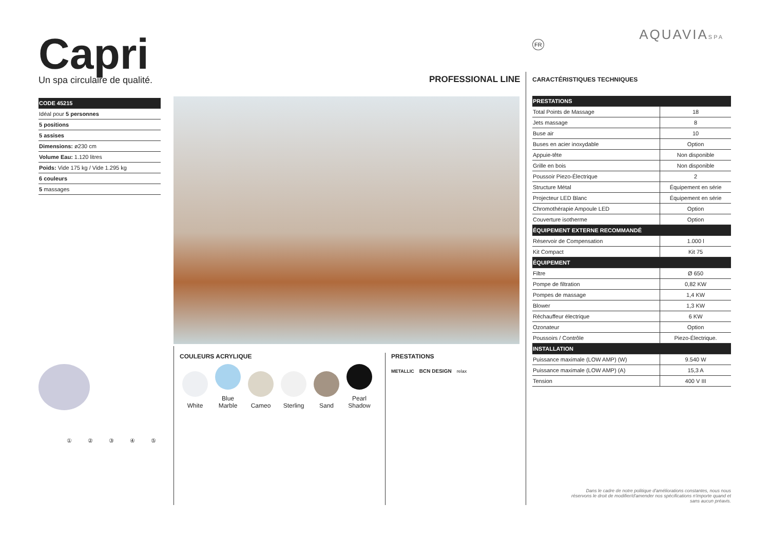Capri
Un spa circulaire de qualité.
| CODE 45215 |
| Idéal pour 5 personnes |
| 5 positions |
| 5 assises |
| Dimensions: ø230 cm |
| Volume Eau: 1.120 litres |
| Poids: Vide 175 kg / Vide 1.295 kg |
| 6 couleurs |
| 5 massages |
PROFESSIONAL LINE
AQUAVIASPA FR
① ② ③ ④ ⑤
COULEURS ACRYLIQUE
White Blue Marble Cameo Sterling Sand Pearl Shadow
PRESTATIONS
METALLIC BCN DESIGN relax
CARACTÉRISTIQUES TECHNIQUES
| PRESTATIONS | |
| Total Points de Massage | 18 |
| Jets massage | 8 |
| Buse air | 10 |
| Buses en acier inoxydable | Option |
| Appuie-tête | Non disponible |
| Grille en bois | Non disponible |
| Poussoir Piezo-Électrique | 2 |
| Structure Métal | Équipement en série |
| Projecteur LED Blanc | Équipement en série |
| Chromothérapie Ampoule LED | Option |
| Couverture isotherme | Option |
| ÉQUIPEMENT EXTERNE RECOMMANDÉ | |
| Réservoir de Compensation | 1.000 l |
| Kit Compact | Kit 75 |
| ÉQUIPEMENT | |
| Filtre | Ø 650 |
| Pompe de filtration | 0,82 KW |
| Pompes de massage | 1,4 KW |
| Blower | 1,3 KW |
| Réchauffeur électrique | 6 KW |
| Ozonateur | Option |
| Poussoirs / Contrôle | Piezo-Électrique. |
| INSTALLATION | |
| Puissance maximale (LOW AMP) (W) | 9.540 W |
| Puissance maximale (LOW AMP) (A) | 15,3 A |
| Tension | 400 V III |
Dans le cadre de notre politique d'améliorations constantes, nous nous réservons le droit de modifier/d'amender nos spécifications n'importe quand et sans aucun préavis.